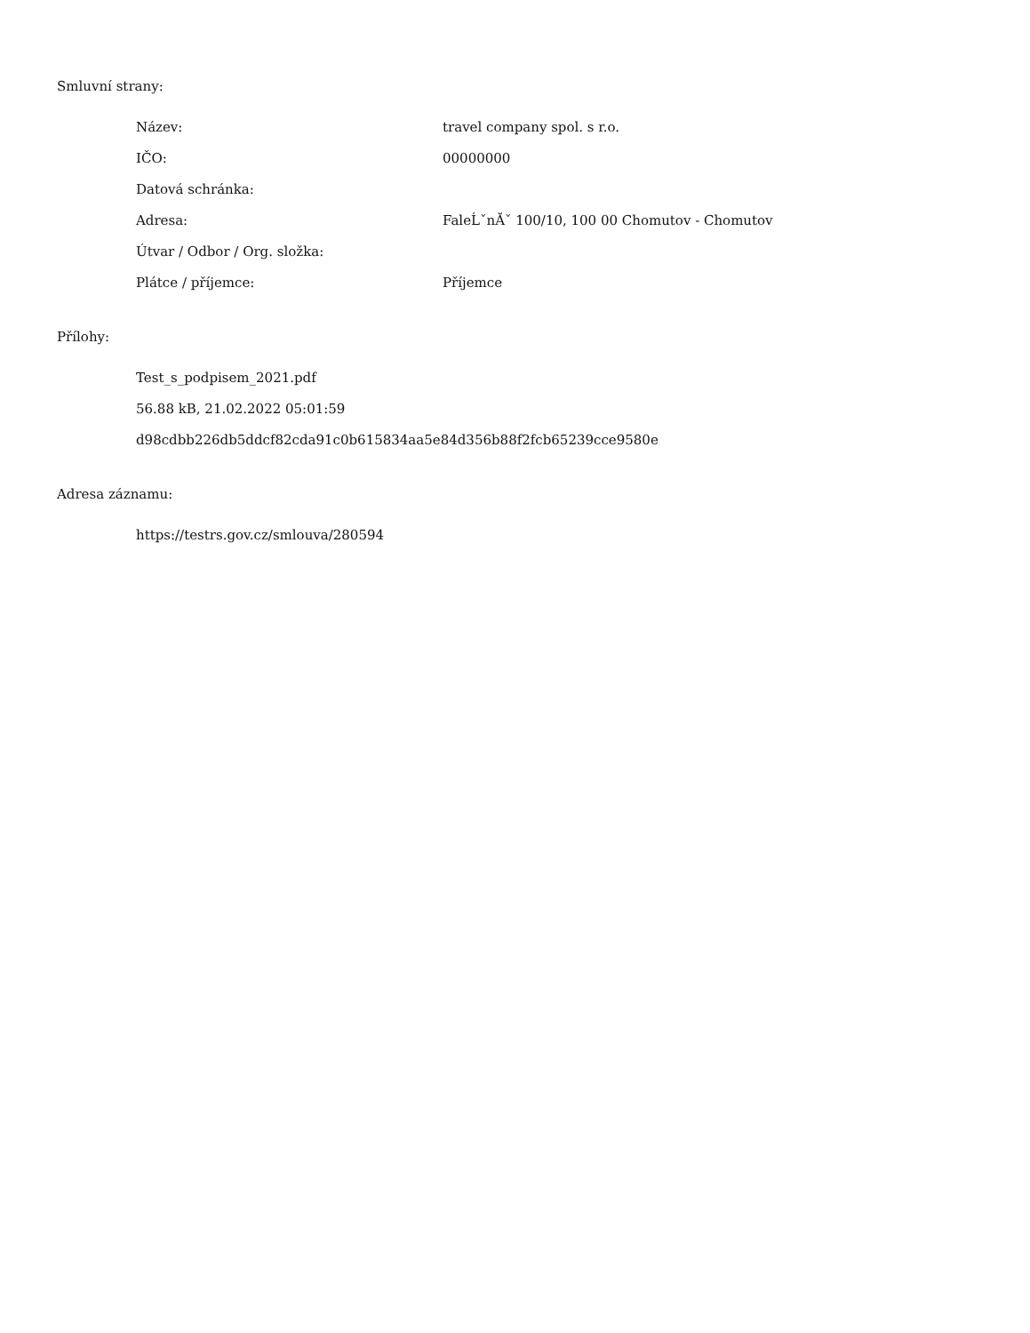Smluvní strany:
| Název: | travel company spol. s r.o. |
| IČO: | 00000000 |
| Datová schránka: | |
| Adresa: | FaleĹˇnĂˇ 100/10, 100 00 Chomutov - Chomutov |
| Útvar / Odbor / Org. složka: | |
| Plátce / příjemce: | Příjemce |
Přílohy:
Test_s_podpisem_2021.pdf
56.88 kB, 21.02.2022 05:01:59
d98cdbb226db5ddcf82cda91c0b615834aa5e84d356b88f2fcb65239cce9580e
Adresa záznamu:
https://testrs.gov.cz/smlouva/280594